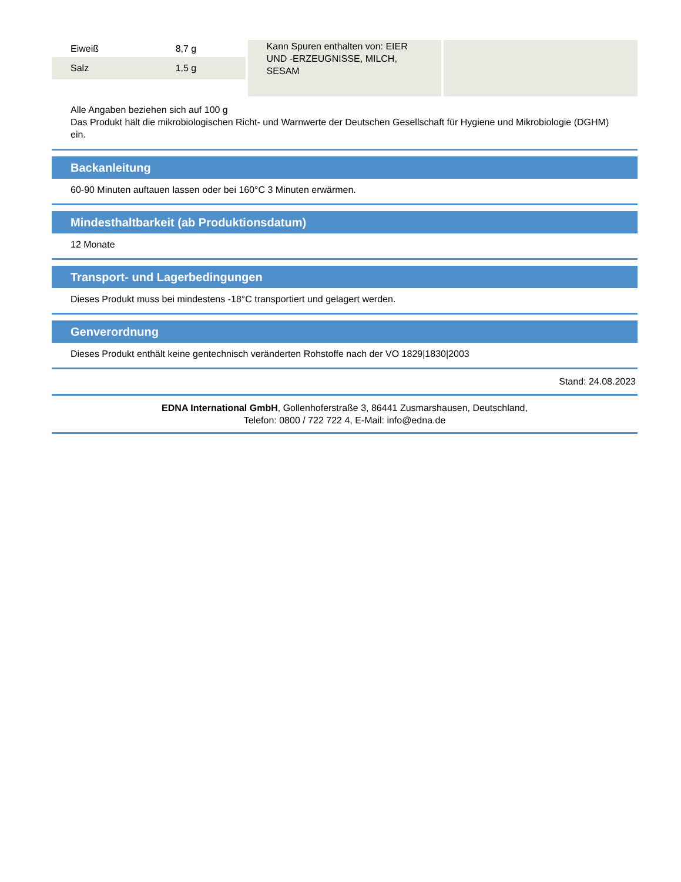| Eiweiß | 8,7 g |
| Salz | 1,5 g |
Kann Spuren enthalten von: EIER UND -ERZEUGNISSE, MILCH, SESAM
Alle Angaben beziehen sich auf 100 g
Das Produkt hält die mikrobiologischen Richt- und Warnwerte der Deutschen Gesellschaft für Hygiene und Mikrobiologie (DGHM) ein.
Backanleitung
60-90 Minuten auftauen lassen oder bei 160°C 3 Minuten erwärmen.
Mindesthaltbarkeit (ab Produktionsdatum)
12 Monate
Transport- und Lagerbedingungen
Dieses Produkt muss bei mindestens -18°C transportiert und gelagert werden.
Genverordnung
Dieses Produkt enthält keine gentechnisch veränderten Rohstoffe nach der VO 1829|1830|2003
Stand: 24.08.2023
EDNA International GmbH, Gollenhoferstraße 3, 86441 Zusmarshausen, Deutschland,
Telefon: 0800 / 722 722 4, E-Mail: info@edna.de